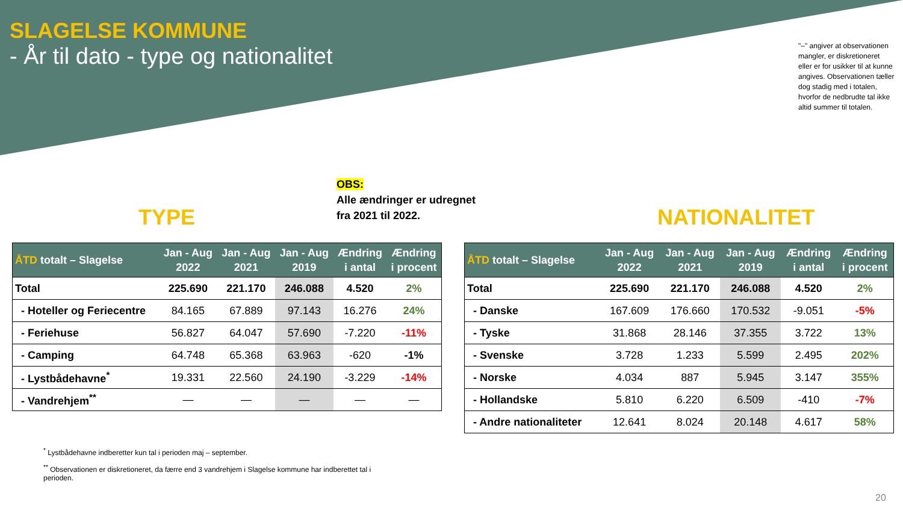SLAGELSE KOMMUNE
- År til dato - type og nationalitet
"–" angiver at observationen mangler, er diskretioneret eller er for usikker til at kunne angives. Observationen tæller dog stadig med i totalen, hvorfor de nedbrudte tal ikke altid summer til totalen.
OBS:
Alle ændringer er udregnet
fra 2021 til 2022.
TYPE NATIONALITET
| ÅTD totalt – Slagelse | Jan - Aug 2022 | Jan - Aug 2021 | Jan - Aug 2019 | Ændring i antal | Ændring i procent |
| --- | --- | --- | --- | --- | --- |
| Total | 225.690 | 221.170 | 246.088 | 4.520 | 2% |
| - Hoteller og Feriecentre | 84.165 | 67.889 | 97.143 | 16.276 | 24% |
| - Feriehuse | 56.827 | 64.047 | 57.690 | -7.220 | -11% |
| - Camping | 64.748 | 65.368 | 63.963 | -620 | -1% |
| - Lystbådehavne<sup>*</sup> | 19.331 | 22.560 | 24.190 | -3.229 | -14% |
| - Vandrehjem<sup>**</sup> | — | — | — | — | — |
| ÅTD totalt – Slagelse | Jan - Aug 2022 | Jan - Aug 2021 | Jan - Aug 2019 | Ændring i antal | Ændring i procent |
| --- | --- | --- | --- | --- | --- |
| Total | 225.690 | 221.170 | 246.088 | 4.520 | 2% |
| - Danske | 167.609 | 176.660 | 170.532 | -9.051 | -5% |
| - Tyske | 31.868 | 28.146 | 37.355 | 3.722 | 13% |
| - Svenske | 3.728 | 1.233 | 5.599 | 2.495 | 202% |
| - Norske | 4.034 | 887 | 5.945 | 3.147 | 355% |
| - Hollandske | 5.810 | 6.220 | 6.509 | -410 | -7% |
| - Andre nationaliteter | 12.641 | 8.024 | 20.148 | 4.617 | 58% |
<sup>*</sup> Lystbådehavne indberetter kun tal i perioden maj – september.
<sup>**</sup> Observationen er diskretioneret, da færre end 3 vandrehjem i Slagelse kommune har indberettet tal i perioden.
20